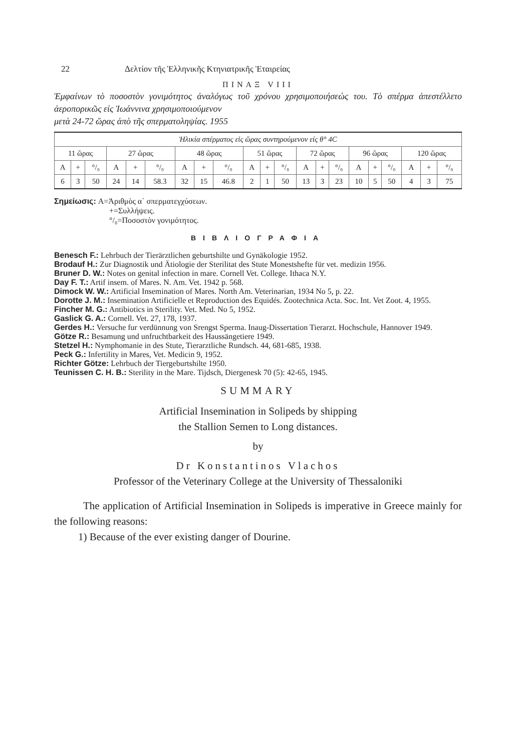22 Δελτίον τῆς Ἑλληνικῆς Κτηνιατρικῆς Ἑταιρείας
ΠΙΝΑΞ VIII
Ἐμφαίνων τὸ ποσοστὸν γονιμότητος ἀναλόγως τοῦ χρόνου χρησιμοποιήσεώς του. Τὸ σπέρμα ἀπεστέλλετο ἀεροπορικῶς εἰς Ἰωάννινα χρησιμοποιούμενον
μετὰ 24-72 ὥρας ἀπὸ τῆς σπερματοληψίας. 1955
| Ἡλικία σπέρματος εἰς ὥρας συντηρούμενον εἰς θ° 4C | | | | | | | | | | | | | | | | | | | | |
| 11 ὥρας | | | 27 ὥρας | | | 48 ὥρας | | | 51 ὥρας | | | 72 ὥρας | | | 96 ὥρας | | | 120 ὥρας | | |
| A | + | °/₀ | A | + | °/₀ | A | + | °/₀ | A | + | °/₀ | A | + | °/₀ | A | + | °/₀ | A | + | °/₀ |
| 6 | 3 | 50 | 24 | 14 | 58.3 | 32 | 15 | 46.8 | 2 | 1 | 50 | 13 | 3 | 23 | 10 | 5 | 50 | 4 | 3 | 75 |
Σημείωσις: A=Ἀριθμὸς α΄ σπερματεγχύσεων.
+=Συλλήψεις.
°/₀=Ποσοστὸν γονιμότητος.
ΒΙΒΛΙΟΓΡΑΦΙΑ
Benesch F.: Lehrbuch der Tierärztlichen geburtshilte und Gynäkologie 1952.
Brodauf H.: Zur Diagnostik und Ätiologie der Sterilitat des Stute Monestshefte für vet. medizin 1956.
Bruner D. W.: Notes on genital infection in mare. Cornell Vet. College. Ithaca N.Y.
Day F. T.: Artif insem. of Mares. N. Am. Vet. 1942 p. 568.
Dimock W. W.: Artificial Insemination of Mares. North Am. Veterinarian, 1934 No 5, p. 22.
Dorotte J. M.: Insemination Artificielle et Reproduction des Equidés. Zootechnica Acta. Soc. Int. Vet Zoot. 4, 1955.
Fincher M. G.: Antibiotics in Sterility. Vet. Med. No 5, 1952.
Gaslick G. A.: Cornell. Vet. 27, 178, 1937.
Gerdes H.: Versuche fur verdünnung von Srengst Sperma. Inaug-Dissertation Tierarzt. Hochschule, Hannover 1949.
Götze R.: Besamung und unfruchtbarkeit des Haussängetiere 1949.
Stetzel H.: Nymphomanie in des Stute, Tierarztliche Rundsch. 44, 681-685, 1938.
Peck G.: Infertility in Mares, Vet. Medicin 9, 1952.
Richter Götze: Lehrbuch der Tiergeburtshilte 1950.
Teunissen C. H. B.: Sterility in the Mare. Tijdsch, Diergenesk 70 (5): 42-65, 1945.
SUMMARY
Artificial Insemination in Solipeds by shipping
the Stallion Semen to Long distances.
by
Dr Konstantinos Vlachos
Professor of the Veterinary College at the University of Thessaloniki
The application of Artificial Insemination in Solipeds is imperative in Greece mainly for the following reasons:
1) Because of the ever existing danger of Dourine.